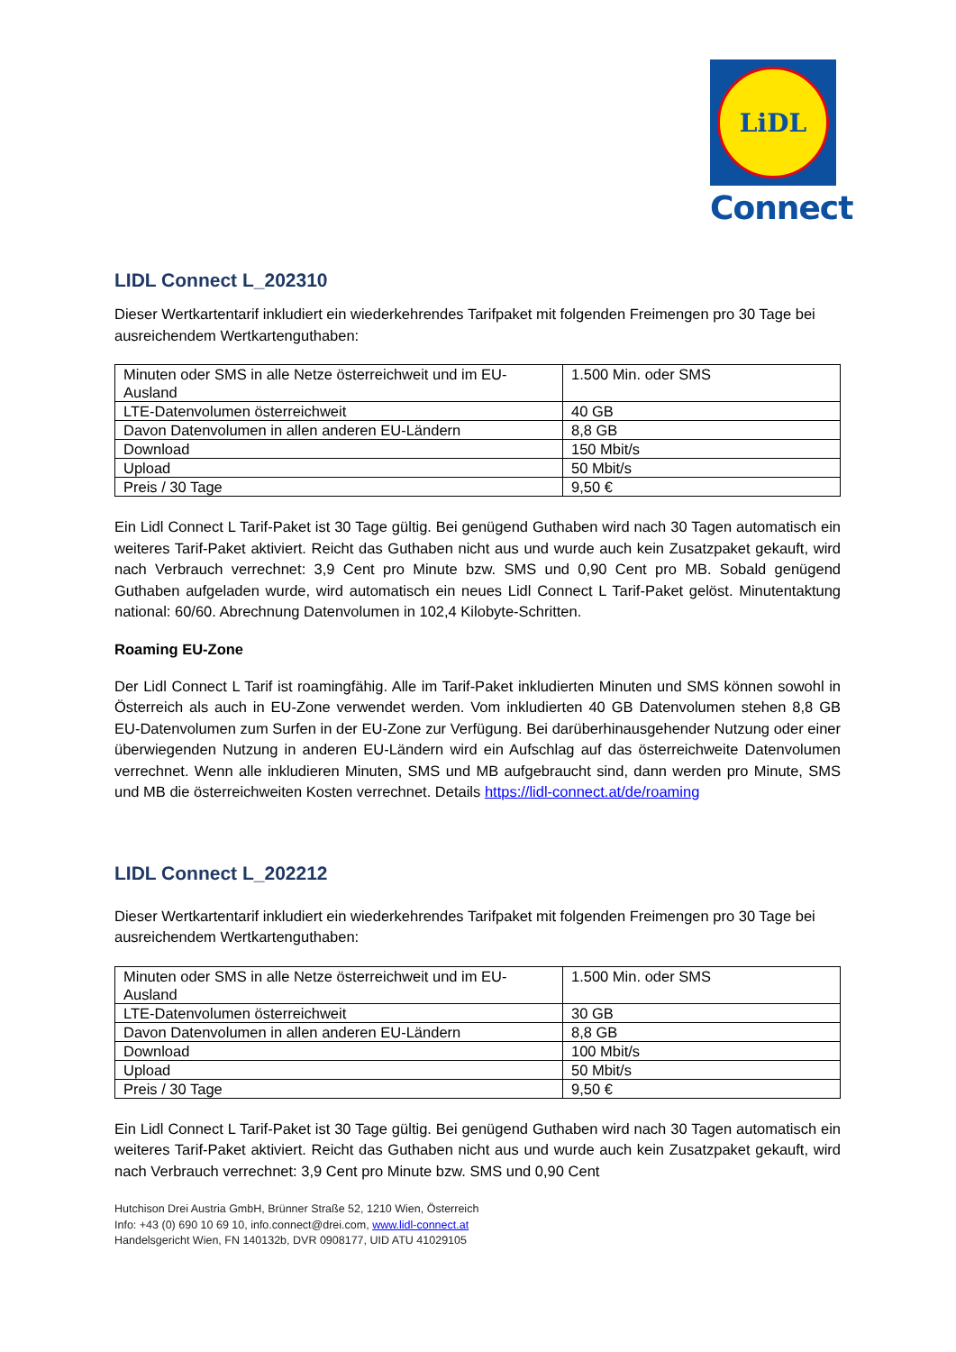LiDL
Connect
LIDL Connect L_202310
Dieser Wertkartentarif inkludiert ein wiederkehrendes Tarifpaket mit folgenden Freimengen pro 30 Tage bei ausreichendem Wertkartenguthaben:
| Minuten oder SMS in alle Netze österreichweit und im EU-Ausland | 1.500 Min. oder SMS |
| LTE-Datenvolumen österreichweit | 40 GB |
| Davon Datenvolumen in allen anderen EU-Ländern | 8,8 GB |
| Download | 150 Mbit/s |
| Upload | 50 Mbit/s |
| Preis / 30 Tage | 9,50 € |
Ein Lidl Connect L Tarif-Paket ist 30 Tage gültig. Bei genügend Guthaben wird nach 30 Tagen automatisch ein weiteres Tarif-Paket aktiviert. Reicht das Guthaben nicht aus und wurde auch kein Zusatzpaket gekauft, wird nach Verbrauch verrechnet: 3,9 Cent pro Minute bzw. SMS und 0,90 Cent pro MB. Sobald genügend Guthaben aufgeladen wurde, wird automatisch ein neues Lidl Connect L Tarif-Paket gelöst. Minutentaktung national: 60/60. Abrechnung Datenvolumen in 102,4 Kilobyte-Schritten.
Roaming EU-Zone
Der Lidl Connect L Tarif ist roamingfähig. Alle im Tarif-Paket inkludierten Minuten und SMS können sowohl in Österreich als auch in EU-Zone verwendet werden. Vom inkludierten 40 GB Datenvolumen stehen 8,8 GB EU-Datenvolumen zum Surfen in der EU-Zone zur Verfügung. Bei darüberhinausgehender Nutzung oder einer überwiegenden Nutzung in anderen EU-Ländern wird ein Aufschlag auf das österreichweite Datenvolumen verrechnet. Wenn alle inkludieren Minuten, SMS und MB aufgebraucht sind, dann werden pro Minute, SMS und MB die österreichweiten Kosten verrechnet. Details https://lidl-connect.at/de/roaming
LIDL Connect L_202212
Dieser Wertkartentarif inkludiert ein wiederkehrendes Tarifpaket mit folgenden Freimengen pro 30 Tage bei ausreichendem Wertkartenguthaben:
| Minuten oder SMS in alle Netze österreichweit und im EU-Ausland | 1.500 Min. oder SMS |
| LTE-Datenvolumen österreichweit | 30 GB |
| Davon Datenvolumen in allen anderen EU-Ländern | 8,8 GB |
| Download | 100 Mbit/s |
| Upload | 50 Mbit/s |
| Preis / 30 Tage | 9,50 € |
Ein Lidl Connect L Tarif-Paket ist 30 Tage gültig. Bei genügend Guthaben wird nach 30 Tagen automatisch ein weiteres Tarif-Paket aktiviert. Reicht das Guthaben nicht aus und wurde auch kein Zusatzpaket gekauft, wird nach Verbrauch verrechnet: 3,9 Cent pro Minute bzw. SMS und 0,90 Cent
Hutchison Drei Austria GmbH, Brünner Straße 52, 1210 Wien, Österreich
Info: +43 (0) 690 10 69 10, info.connect@drei.com, www.lidl-connect.at
Handelsgericht Wien, FN 140132b, DVR 0908177, UID ATU 41029105